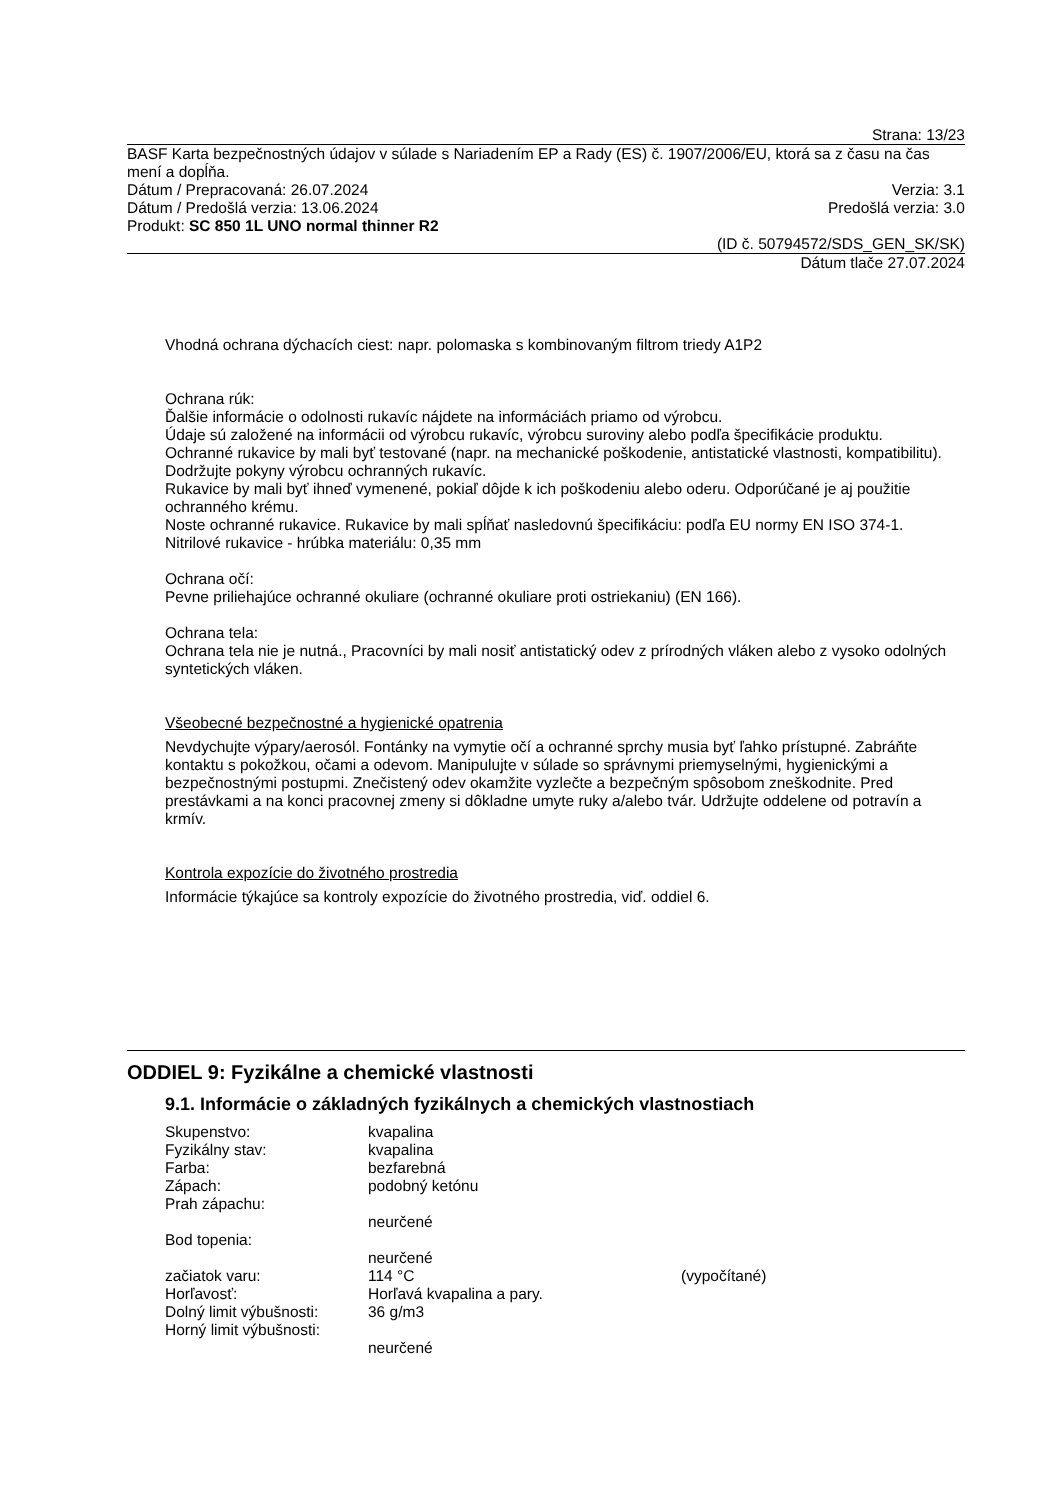Strana: 13/23
BASF Karta bezpečnostných údajov v súlade s Nariadením EP a Rady (ES) č. 1907/2006/EU, ktorá sa z času na čas mení a dopĺňa.
Dátum / Prepracovaná: 26.07.2024 Verzia: 3.1
Dátum / Predošlá verzia: 13.06.2024 Predošlá verzia: 3.0
Produkt: SC 850 1L UNO normal thinner R2
(ID č. 50794572/SDS_GEN_SK/SK)
Dátum tlače 27.07.2024
Vhodná ochrana dýchacích ciest: napr. polomaska s kombinovaným filtrom triedy A1P2
Ochrana rúk:
Ďalšie informácie o odolnosti rukavíc nájdete na informáciách priamo od výrobcu.
Údaje sú založené na informácii od výrobcu rukavíc, výrobcu suroviny alebo podľa špecifikácie produktu.
Ochranné rukavice by mali byť testované (napr. na mechanické poškodenie, antistatické vlastnosti, kompatibilitu).
Dodržujte pokyny výrobcu ochranných rukavíc.
Rukavice by mali byť ihneď vymenené, pokiaľ dôjde k ich poškodeniu alebo oderu. Odporúčané je aj použitie ochranného krému.
Noste ochranné rukavice. Rukavice by mali spĺňať nasledovnú špecifikáciu: podľa EU normy EN ISO 374-1.
Nitrilové rukavice - hrúbka materiálu: 0,35 mm
Ochrana očí:
Pevne priliehajúce ochranné okuliare (ochranné okuliare proti ostriekaniu) (EN 166).
Ochrana tela:
Ochrana tela nie je nutná., Pracovníci by mali nosiť antistatický odev z prírodných vláken alebo z vysoko odolných syntetických vláken.
Všeobecné bezpečnostné a hygienické opatrenia
Nevdychujte výpary/aerosól. Fontánky na vymytie očí a ochranné sprchy musia byť ľahko prístupné. Zabráňte kontaktu s pokožkou, očami a odevom. Manipulujte v súlade so správnymi priemyselnými, hygienickými a bezpečnostnými postupmi. Znečistený odev okamžite vyzlečte a bezpečným spôsobom zneškodnite. Pred prestávkami a na konci pracovnej zmeny si dôkladne umyte ruky a/alebo tvár. Udržujte oddelene od potravín a krmív.
Kontrola expozície do životného prostredia
Informácie týkajúce sa kontroly expozície do životného prostredia, viď. oddiel 6.
ODDIEL 9: Fyzikálne a chemické vlastnosti
9.1. Informácie o základných fyzikálnych a chemických vlastnostiach
| Skupenstvo: | kvapalina | |
| Fyzikálny stav: | kvapalina | |
| Farba: | bezfarebná | |
| Zápach: | podobný ketónu | |
| Prah zápachu: | | |
| | neurčené | |
| Bod topenia: | | |
| | neurčené | |
| začiatok varu: | 114 °C | (vypočítané) |
| Horľavosť: | Horľavá kvapalina a pary. | |
| Dolný limit výbušnosti: | 36 g/m3 | |
| Horný limit výbušnosti: | | |
| | neurčené | |